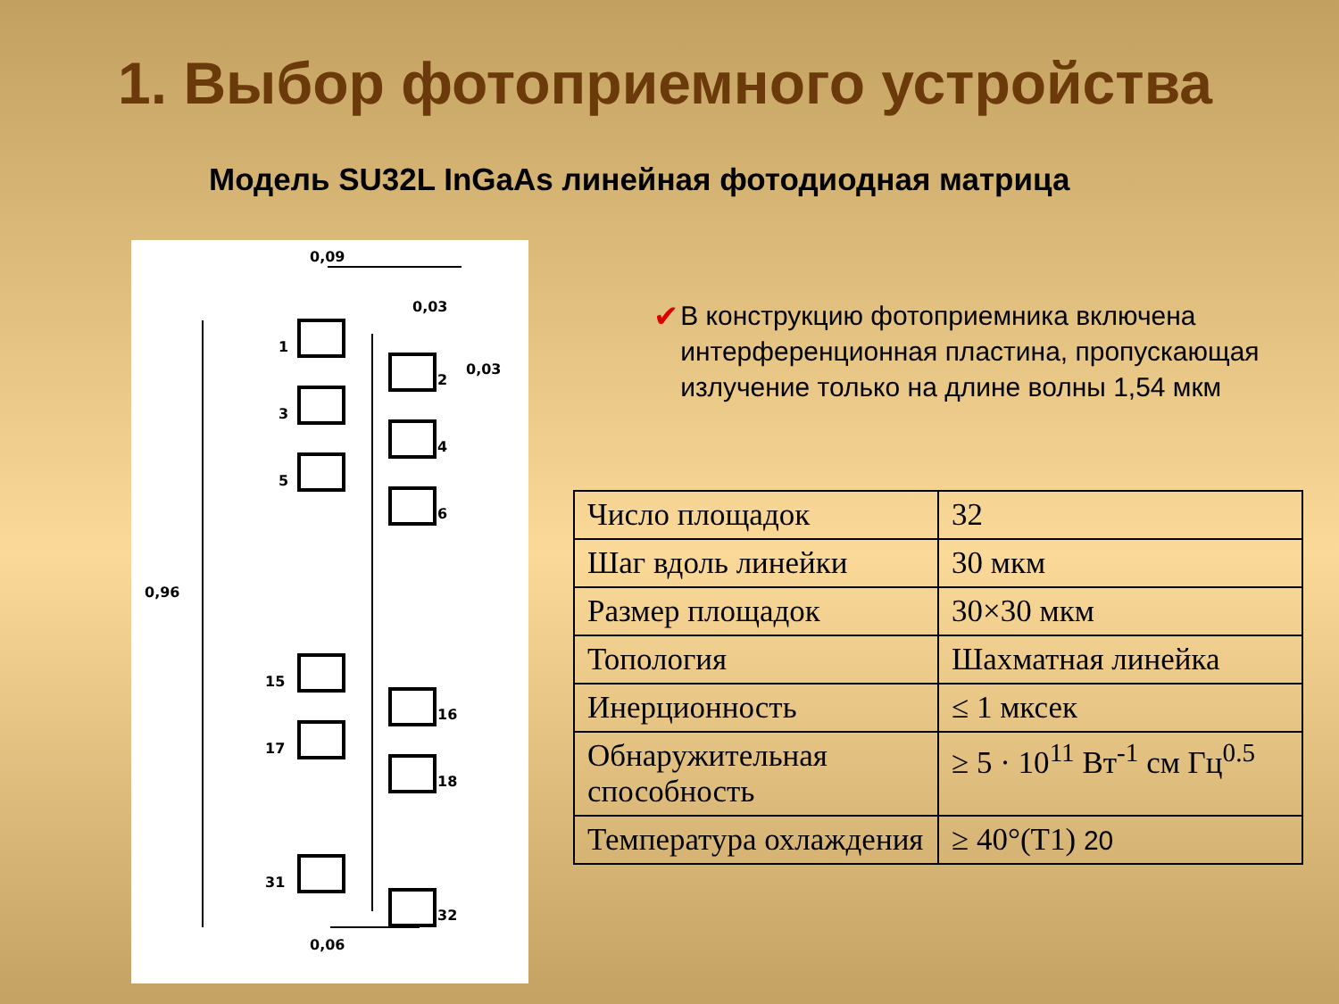1. Выбор фотоприемного устройства
Модель SU32L InGaAs линейная фотодиодная матрица
0,09
0,03
0,03
0,96
0,06
1
2
3
4
5
6
15
16
17
18
31
32
✔ В конструкцию фотоприемника включена интерференционная пластина, пропускающая излучение только на длине волны 1,54 мкм
| Число площадок | 32 |
| Шаг вдоль линейки | 30 мкм |
| Размер площадок | 30×30 мкм |
| Топология | Шахматная линейка |
| Инерционность | ≤ 1 мксек |
| Обнаружительная способность | ≥ 5 · 10<sup>11</sup> Вт<sup>-1</sup> см Гц<sup>0.5</sup> |
| Температура охлаждения | ≥ 40°(T1) 20 |